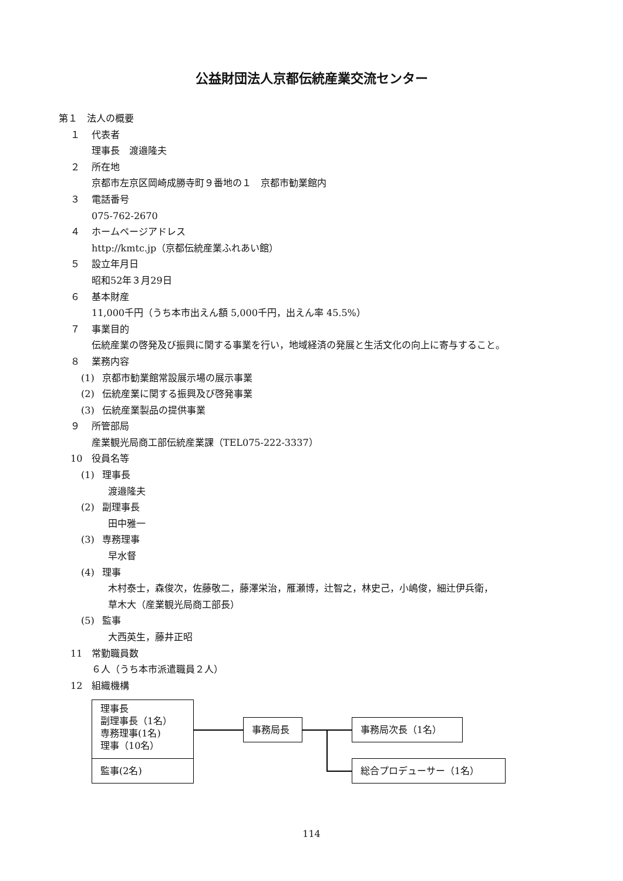公益財団法人京都伝統産業交流センター
第１　法人の概要
１ 代表者
理事長　渡邉隆夫
２ 所在地
京都市左京区岡崎成勝寺町９番地の１　京都市勧業館内
３ 電話番号
075-762-2670
４ ホームページアドレス
http://kmtc.jp（京都伝統産業ふれあい館）
５ 設立年月日
昭和52年３月29日
６ 基本財産
11,000千円（うち本市出えん額 5,000千円，出えん率 45.5%）
７ 事業目的
伝統産業の啓発及び振興に関する事業を行い，地域経済の発展と生活文化の向上に寄与すること。
８ 業務内容
(1) 京都市勧業館常設展示場の展示事業
(2) 伝統産業に関する振興及び啓発事業
(3) 伝統産業製品の提供事業
９ 所管部局
産業観光局商工部伝統産業課（TEL075-222-3337）
10 役員名等
(1) 理事長
渡邉隆夫
(2) 副理事長
田中雅一
(3) 専務理事
早水督
(4) 理事
木村泰士，森俊次，佐藤敬二，藤澤栄治，雁瀬博，辻智之，林史己，小嶋俊，細辻伊兵衛，
草木大（産業観光局商工部長）
(5) 監事
大西英生，藤井正昭
11 常勤職員数
６人（うち本市派遣職員２人）
12 組織機構
理事長
副理事長（1名）
専務理事(1名)
理事（10名）
監事(2名)
事務局長 事務局次長（1名）
総合プロデューサー（1名）
114